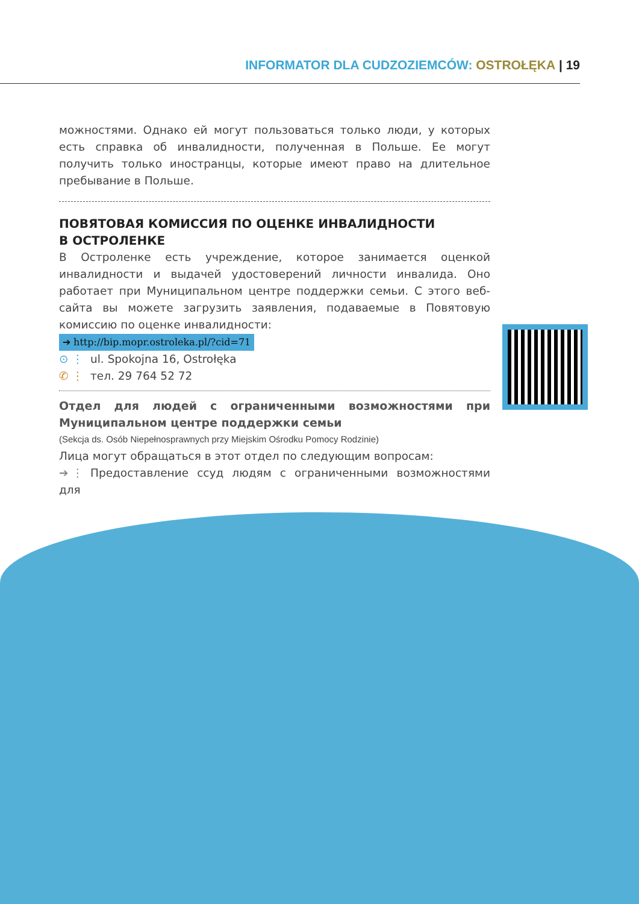INFORMATOR DLA CUDZOZIEMCÓW: OSTROŁĘKA | 19
можностями. Однако ей могут пользоваться только люди, у которых есть справка об инвалидности, полученная в Польше. Ее могут получить только иностранцы, которые имеют право на длительное пребывание в Польше.
ПОВЯТОВАЯ КОМИССИЯ ПО ОЦЕНКЕ ИНВАЛИДНОСТИ
В ОСТРОЛЕНКЕ
В Остроленке есть учреждение, которое занимается оценкой инвалидности и выдачей удостоверений личности инвалида. Оно работает при Муниципальном центре поддержки семьи. С этого веб-сайта вы можете загрузить заявления, подаваемые в Повятовую комиссию по оценке инвалидности:
➔ http://bip.mopr.ostroleka.pl/?cid=71
⊙ ⋮ ul. Spokojna 16, Ostrołęka
✆ ⋮ тел. 29 764 52 72
Отдел для людей с ограниченными возможностями при Муниципальном центре поддержки семьи
(Sekcja ds. Osób Niepełnosprawnych przy Miejskim Ośrodku Pomocy Rodzinie)
Лица могут обращаться в этот отдел по следующим вопросам:
➔ ⋮ Предоставление ссуд людям с ограниченными возможностями для